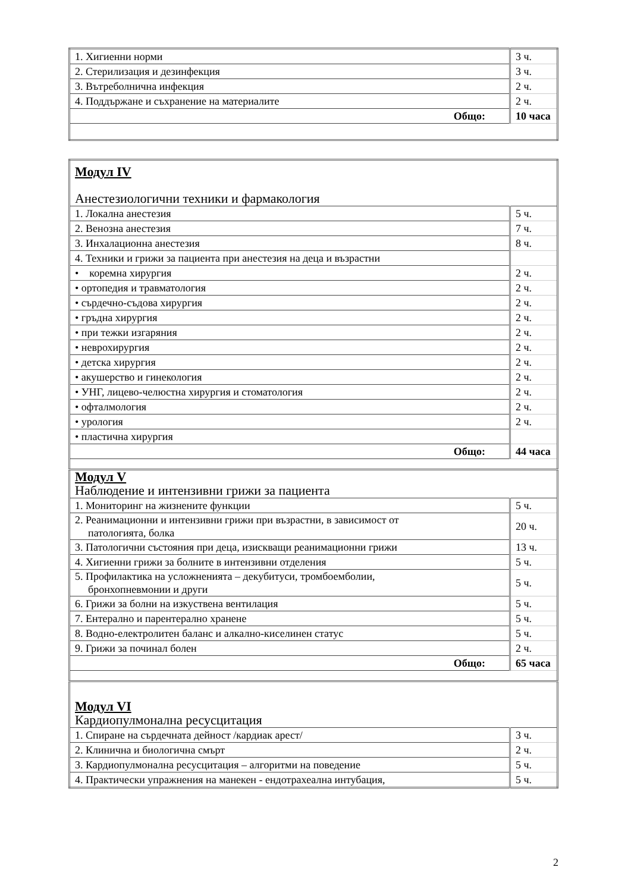| 1. Хигиенни норми | 3 ч. |
| 2. Стерилизация и дезинфекция | 3 ч. |
| 3. Вътреболнична инфекция | 2 ч. |
| 4. Поддържане и съхранение на материалите | 2 ч. |
| Общо: | 10 часа |
| Модул IV Анестезиологични техники и фармакология | |
| 1. Локална анестезия | 5 ч. |
| 2. Венозна анестезия | 7 ч. |
| 3. Инхалационна анестезия | 8 ч. |
| 4. Техники и грижи за пациента при анестезия на деца и възрастни | |
| • коремна хирургия | 2 ч. |
| • ортопедия и травматология | 2 ч. |
| • сърдечно-съдова хирургия | 2 ч. |
| • гръдна хирургия | 2 ч. |
| • при тежки изгаряния | 2 ч. |
| • неврохирургия | 2 ч. |
| • детска хирургия | 2 ч. |
| • акушерство и гинекология | 2 ч. |
| • УНГ, лицево-челюстна хирургия и стоматология | 2 ч. |
| • офталмология | 2 ч. |
| • урология | 2 ч. |
| • пластична хирургия | |
| Общо: | 44 часа |
| Модул V Наблюдение и интензивни грижи за пациента | |
| 1. Мониторинг на жизнените функции | 5 ч. |
| 2. Реанимационни и интензивни грижи при възрастни, в зависимост от патологията, болка | 20 ч. |
| 3. Патологични състояния при деца, изискващи реанимационни грижи | 13 ч. |
| 4. Хигиенни грижи за болните в интензивни отделения | 5 ч. |
| 5. Профилактика на усложненията – декубитуси, тромбоемболии, бронхопневмонии и други | 5 ч. |
| 6. Грижи за болни на изкуствена вентилация | 5 ч. |
| 7. Ентерално и парентерално хранене | 5 ч. |
| 8. Водно-електролитен баланс и алкално-киселинен статус | 5 ч. |
| 9. Грижи за починал болен | 2 ч. |
| Общо: | 65 часа |
| Модул VI Кардиопулмонална ресусцитация | |
| 1. Спиране на сърдечната дейност /кардиак арест/ | 3 ч. |
| 2. Клинична и биологична смърт | 2 ч. |
| 3. Кардиопулмонална ресусцитация – алгоритми на поведение | 5 ч. |
| 4. Практически упражнения на манекен - ендотрахеална интубация, | 5 ч. |
2